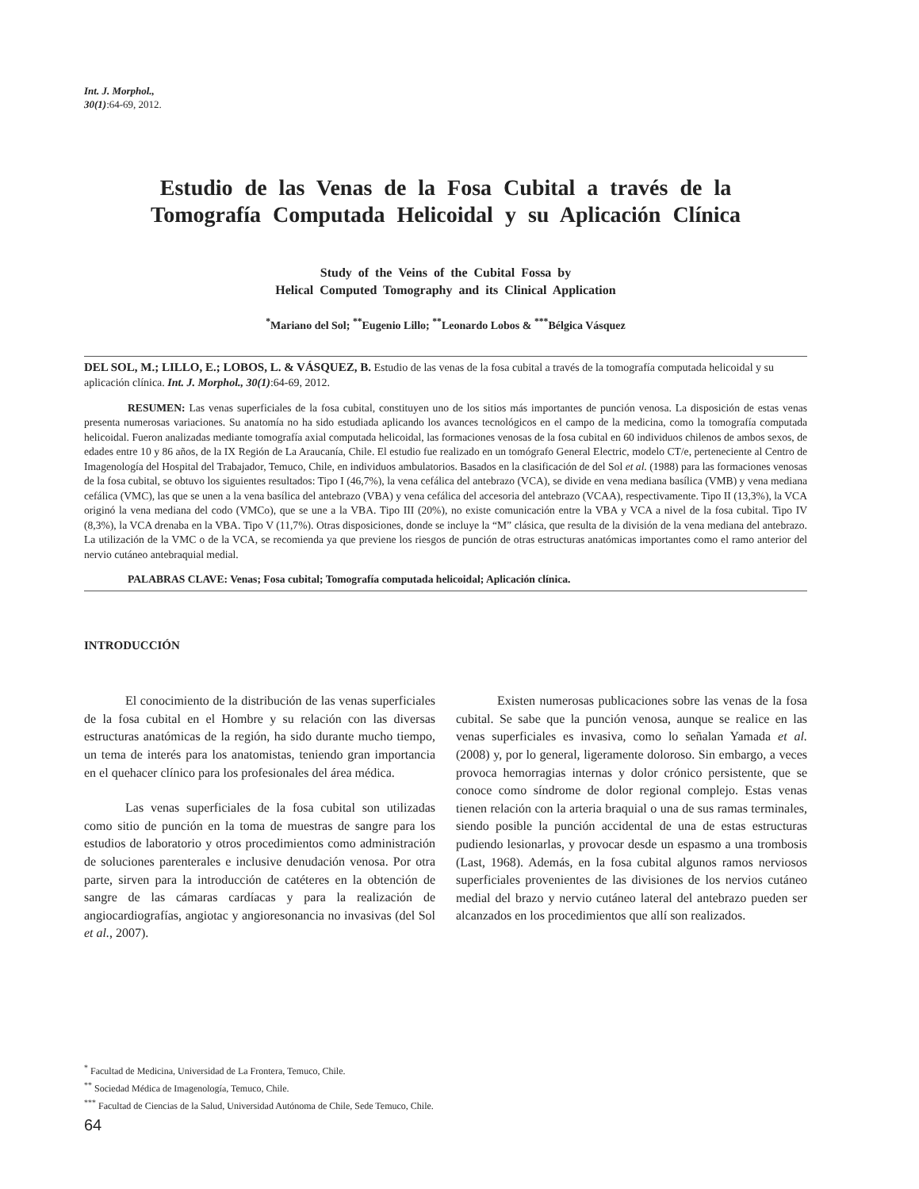Int. J. Morphol.,
30(1):64-69, 2012.
Estudio de las Venas de la Fosa Cubital a través de la
Tomografía Computada Helicoidal y su Aplicación Clínica
Study of the Veins of the Cubital Fossa by
Helical Computed Tomography and its Clinical Application
<sup>*</sup> Mariano del Sol; <sup>**</sup>Eugenio Lillo; <sup>**</sup>Leonardo Lobos & <sup>***</sup>Bélgica Vásquez
DEL SOL, M.; LILLO, E.; LOBOS, L. & VÁSQUEZ, B. Estudio de las venas de la fosa cubital a través de la tomografía computada helicoidal y su aplicación clínica. Int. J. Morphol., 30(1):64-69, 2012.
RESUMEN: Las venas superficiales de la fosa cubital, constituyen uno de los sitios más importantes de punción venosa. La disposición de estas venas presenta numerosas variaciones. Su anatomía no ha sido estudiada aplicando los avances tecnológicos en el campo de la medicina, como la tomografía computada helicoidal. Fueron analizadas mediante tomografía axial computada helicoidal, las formaciones venosas de la fosa cubital en 60 individuos chilenos de ambos sexos, de edades entre 10 y 86 años, de la IX Región de La Araucanía, Chile. El estudio fue realizado en un tomógrafo General Electric, modelo CT/e, perteneciente al Centro de Imagenología del Hospital del Trabajador, Temuco, Chile, en individuos ambulatorios. Basados en la clasificación de del Sol et al. (1988) para las formaciones venosas de la fosa cubital, se obtuvo los siguientes resultados: Tipo I (46,7%), la vena cefálica del antebrazo (VCA), se divide en vena mediana basílica (VMB) y vena mediana cefálica (VMC), las que se unen a la vena basílica del antebrazo (VBA) y vena cefálica del accesoria del antebrazo (VCAA), respectivamente. Tipo II (13,3%), la VCA originó la vena mediana del codo (VMCo), que se une a la VBA. Tipo III (20%), no existe comunicación entre la VBA y VCA a nivel de la fosa cubital. Tipo IV (8,3%), la VCA drenaba en la VBA. Tipo V (11,7%). Otras disposiciones, donde se incluye la “M” clásica, que resulta de la división de la vena mediana del antebrazo. La utilización de la VMC o de la VCA, se recomienda ya que previene los riesgos de punción de otras estructuras anatómicas importantes como el ramo anterior del nervio cutáneo antebraquial medial.
PALABRAS CLAVE: Venas; Fosa cubital; Tomografía computada helicoidal; Aplicación clínica.
INTRODUCCIÓN
El conocimiento de la distribución de las venas superficiales de la fosa cubital en el Hombre y su relación con las diversas estructuras anatómicas de la región, ha sido durante mucho tiempo, un tema de interés para los anatomistas, teniendo gran importancia en el quehacer clínico para los profesionales del área médica.
Las venas superficiales de la fosa cubital son utilizadas como sitio de punción en la toma de muestras de sangre para los estudios de laboratorio y otros procedimientos como administración de soluciones parenterales e inclusive denudación venosa. Por otra parte, sirven para la introducción de catéteres en la obtención de sangre de las cámaras cardíacas y para la realización de angiocardiografías, angiotac y angioresonancia no invasivas (del Sol et al., 2007).
Existen numerosas publicaciones sobre las venas de la fosa cubital. Se sabe que la punción venosa, aunque se realice en las venas superficiales es invasiva, como lo señalan Yamada et al. (2008) y, por lo general, ligeramente doloroso. Sin embargo, a veces provoca hemorragias internas y dolor crónico persistente, que se conoce como síndrome de dolor regional complejo. Estas venas tienen relación con la arteria braquial o una de sus ramas terminales, siendo posible la punción accidental de una de estas estructuras pudiendo lesionarlas, y provocar desde un espasmo a una trombosis (Last, 1968). Además, en la fosa cubital algunos ramos nerviosos superficiales provenientes de las divisiones de los nervios cutáneo medial del brazo y nervio cutáneo lateral del antebrazo pueden ser alcanzados en los procedimientos que allí son realizados.
<sup>*</sup> Facultad de Medicina, Universidad de La Frontera, Temuco, Chile.
<sup>**</sup> Sociedad Médica de Imagenología, Temuco, Chile.
<sup>***</sup> Facultad de Ciencias de la Salud, Universidad Autónoma de Chile, Sede Temuco, Chile.
64